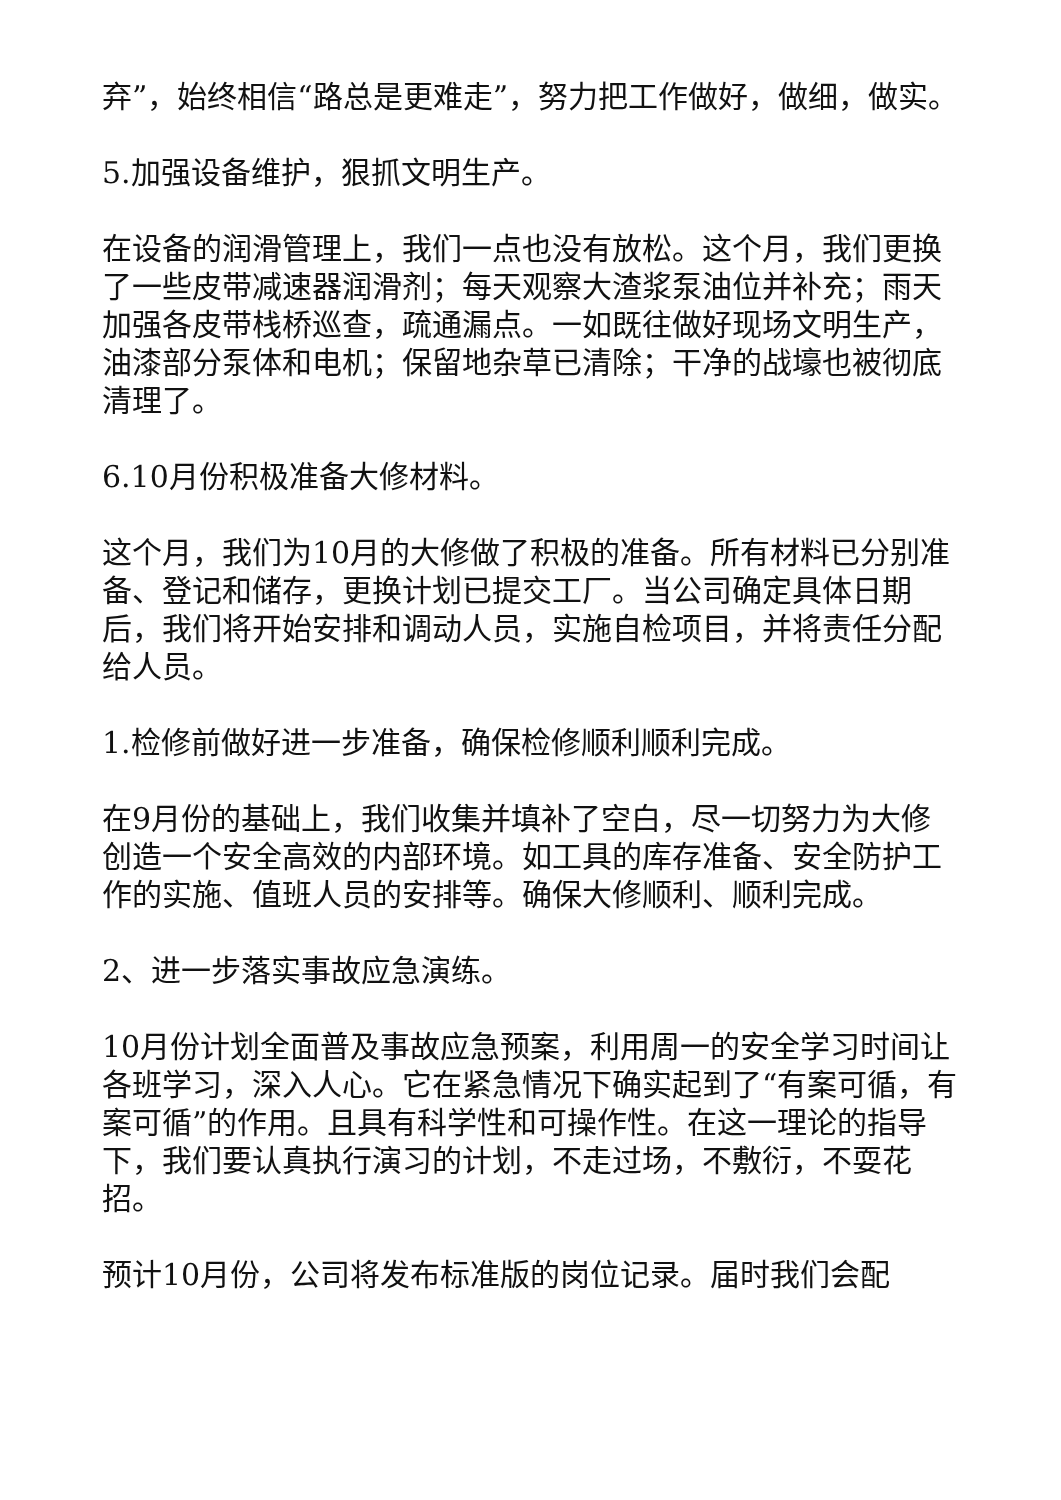弃”，始终相信“路总是更难走”，努力把工作做好，做细，做实。
5.加强设备维护，狠抓文明生产。
在设备的润滑管理上，我们一点也没有放松。这个月，我们更换了一些皮带减速器润滑剂；每天观察大渣浆泵油位并补充；雨天加强各皮带栈桥巡查，疏通漏点。一如既往做好现场文明生产，油漆部分泵体和电机；保留地杂草已清除；干净的战壕也被彻底清理了。
6.10月份积极准备大修材料。
这个月，我们为10月的大修做了积极的准备。所有材料已分别准备、登记和储存，更换计划已提交工厂。当公司确定具体日期后，我们将开始安排和调动人员，实施自检项目，并将责任分配给人员。
1.检修前做好进一步准备，确保检修顺利顺利完成。
在9月份的基础上，我们收集并填补了空白，尽一切努力为大修创造一个安全高效的内部环境。如工具的库存准备、安全防护工作的实施、值班人员的安排等。确保大修顺利、顺利完成。
2、进一步落实事故应急演练。
10月份计划全面普及事故应急预案，利用周一的安全学习时间让各班学习，深入人心。它在紧急情况下确实起到了“有案可循，有案可循”的作用。且具有科学性和可操作性。在这一理论的指导下，我们要认真执行演习的计划，不走过场，不敷衍，不耍花招。
预计10月份，公司将发布标准版的岗位记录。届时我们会配